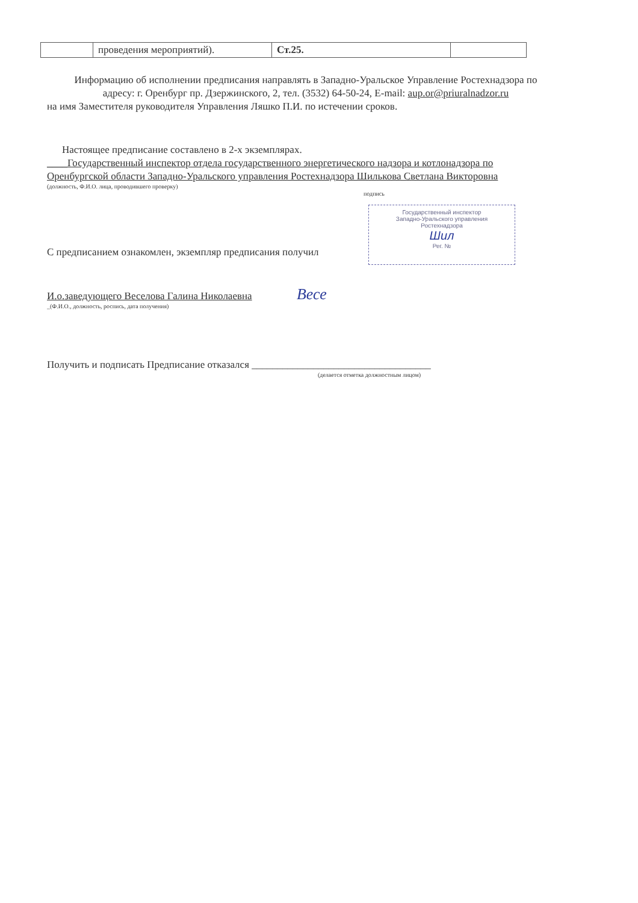| | проведения мероприятий). | Ст.25. | |
Информацию об исполнении предписания направлять в Западно-Уральское Управление Ростехнадзора по адресу: г. Оренбург пр. Дзержинского, 2, тел. (3532) 64-50-24, E-mail: aup.or@priuralnadzor.ru
на имя Заместителя руководителя Управления Ляшко П.И. по истечении сроков.
Настоящее предписание составлено в 2-х экземплярах.
____Государственный инспектор отдела государственного энергетического надзора и котлонадзора по Оренбургской области Западно-Уральского управления Ростехнадзора Шилькова Светлана Викторовна
(должность, Ф.И.О. лица, проводившего проверку)
подпись
С предписанием ознакомлен, экземпляр предписания получил
И.о.заведующего Веселова Галина Николаевна Весе
_(Ф.И.О., должность, роспись, дата получения)
Получить и подписать Предписание отказался ___________________________________
(делается отметка должностным лицом)
Государственный инспектор
Западно-Уральского управления
Ростехнадзора
Шил
Рег. №